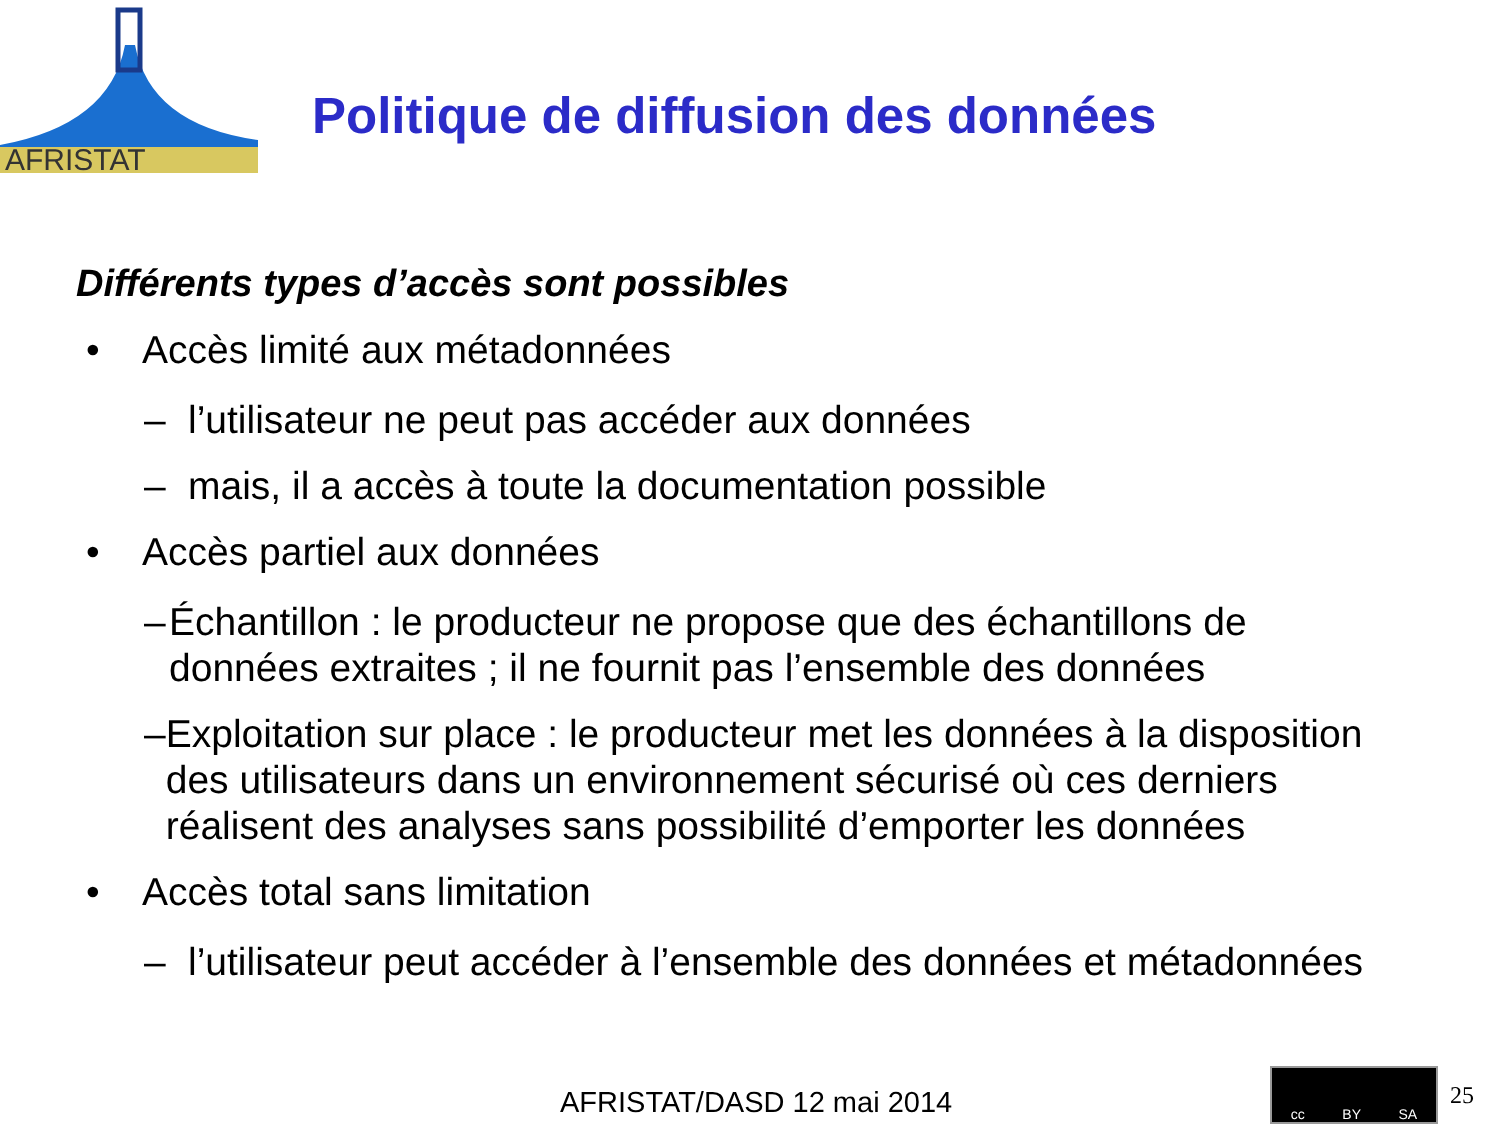AFRISTAT
Politique de diffusion des données
Différents types d’accès sont possibles
• Accès limité aux métadonnées
– l’utilisateur ne peut pas accéder aux données
– mais, il a accès à toute la documentation possible
• Accès partiel aux données
– Échantillon : le producteur ne propose que des échantillons de données extraites ; il ne fournit pas l’ensemble des données
– Exploitation sur place : le producteur met les données à la disposition des utilisateurs dans un environnement sécurisé où ces derniers réalisent des analyses sans possibilité d’emporter les données
• Accès total sans limitation
– l’utilisateur peut accéder à l’ensemble des données et métadonnées
AFRISTAT/DASD 12 mai 2014
cc BY SA
25